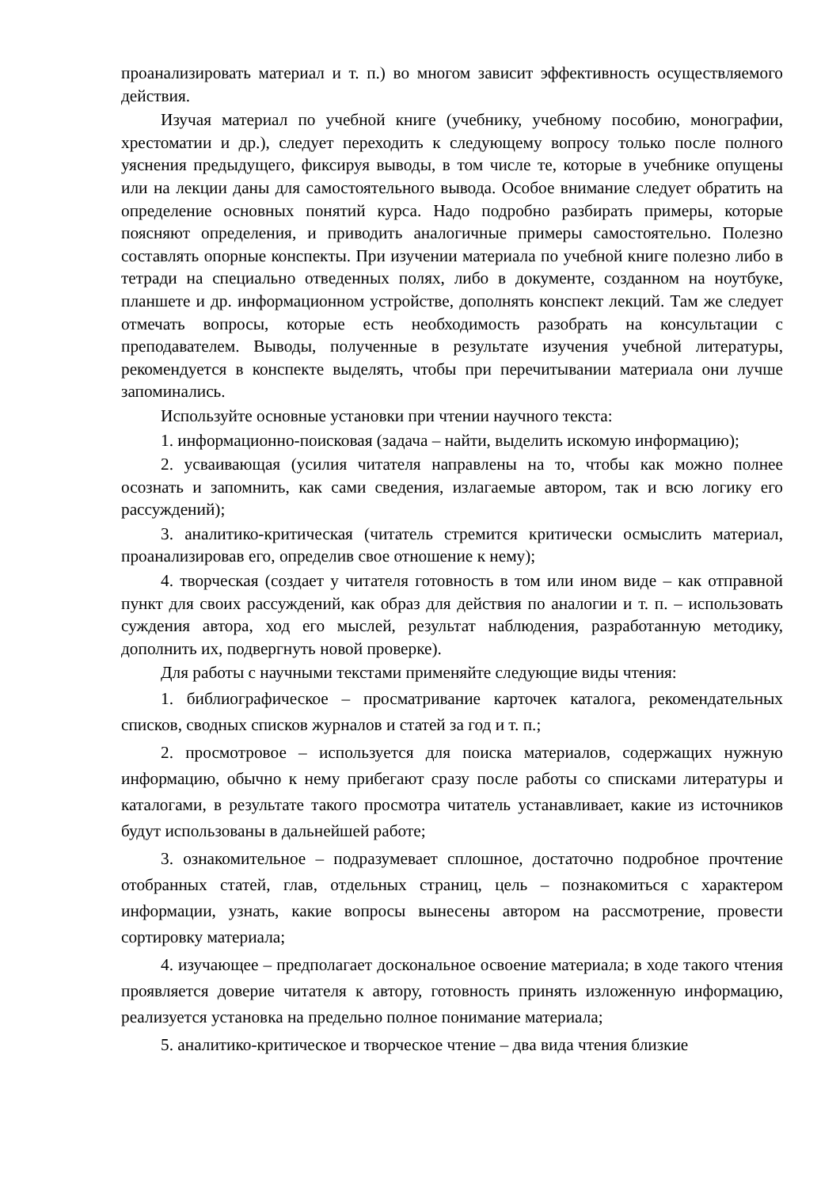проанализировать материал и т. п.) во многом зависит эффективность осуществляемого действия.
Изучая материал по учебной книге (учебнику, учебному пособию, монографии, хрестоматии и др.), следует переходить к следующему вопросу только после полного уяснения предыдущего, фиксируя выводы, в том числе те, которые в учебнике опущены или на лекции даны для самостоятельного вывода. Особое внимание следует обратить на определение основных понятий курса. Надо подробно разбирать примеры, которые поясняют определения, и приводить аналогичные примеры самостоятельно. Полезно составлять опорные конспекты. При изучении материала по учебной книге полезно либо в тетради на специально отведенных полях, либо в документе, созданном на ноутбуке, планшете и др. информационном устройстве, дополнять конспект лекций. Там же следует отмечать вопросы, которые есть необходимость разобрать на консультации с преподавателем. Выводы, полученные в результате изучения учебной литературы, рекомендуется в конспекте выделять, чтобы при перечитывании материала они лучше запоминались.
Используйте основные установки при чтении научного текста:
1. информационно-поисковая (задача – найти, выделить искомую информацию);
2. усваивающая (усилия читателя направлены на то, чтобы как можно полнее осознать и запомнить, как сами сведения, излагаемые автором, так и всю логику его рассуждений);
3. аналитико-критическая (читатель стремится критически осмыслить материал, проанализировав его, определив свое отношение к нему);
4. творческая (создает у читателя готовность в том или ином виде – как отправной пункт для своих рассуждений, как образ для действия по аналогии и т. п. – использовать суждения автора, ход его мыслей, результат наблюдения, разработанную методику, дополнить их, подвергнуть новой проверке).
Для работы с научными текстами применяйте следующие виды чтения:
1. библиографическое – просматривание карточек каталога, рекомендательных списков, сводных списков журналов и статей за год и т. п.;
2. просмотровое – используется для поиска материалов, содержащих нужную информацию, обычно к нему прибегают сразу после работы со списками литературы и каталогами, в результате такого просмотра читатель устанавливает, какие из источников будут использованы в дальнейшей работе;
3. ознакомительное – подразумевает сплошное, достаточно подробное прочтение отобранных статей, глав, отдельных страниц, цель – познакомиться с характером информации, узнать, какие вопросы вынесены автором на рассмотрение, провести сортировку материала;
4. изучающее – предполагает доскональное освоение материала; в ходе такого чтения проявляется доверие читателя к автору, готовность принять изложенную информацию, реализуется установка на предельно полное понимание материала;
5. аналитико-критическое и творческое чтение – два вида чтения близкие